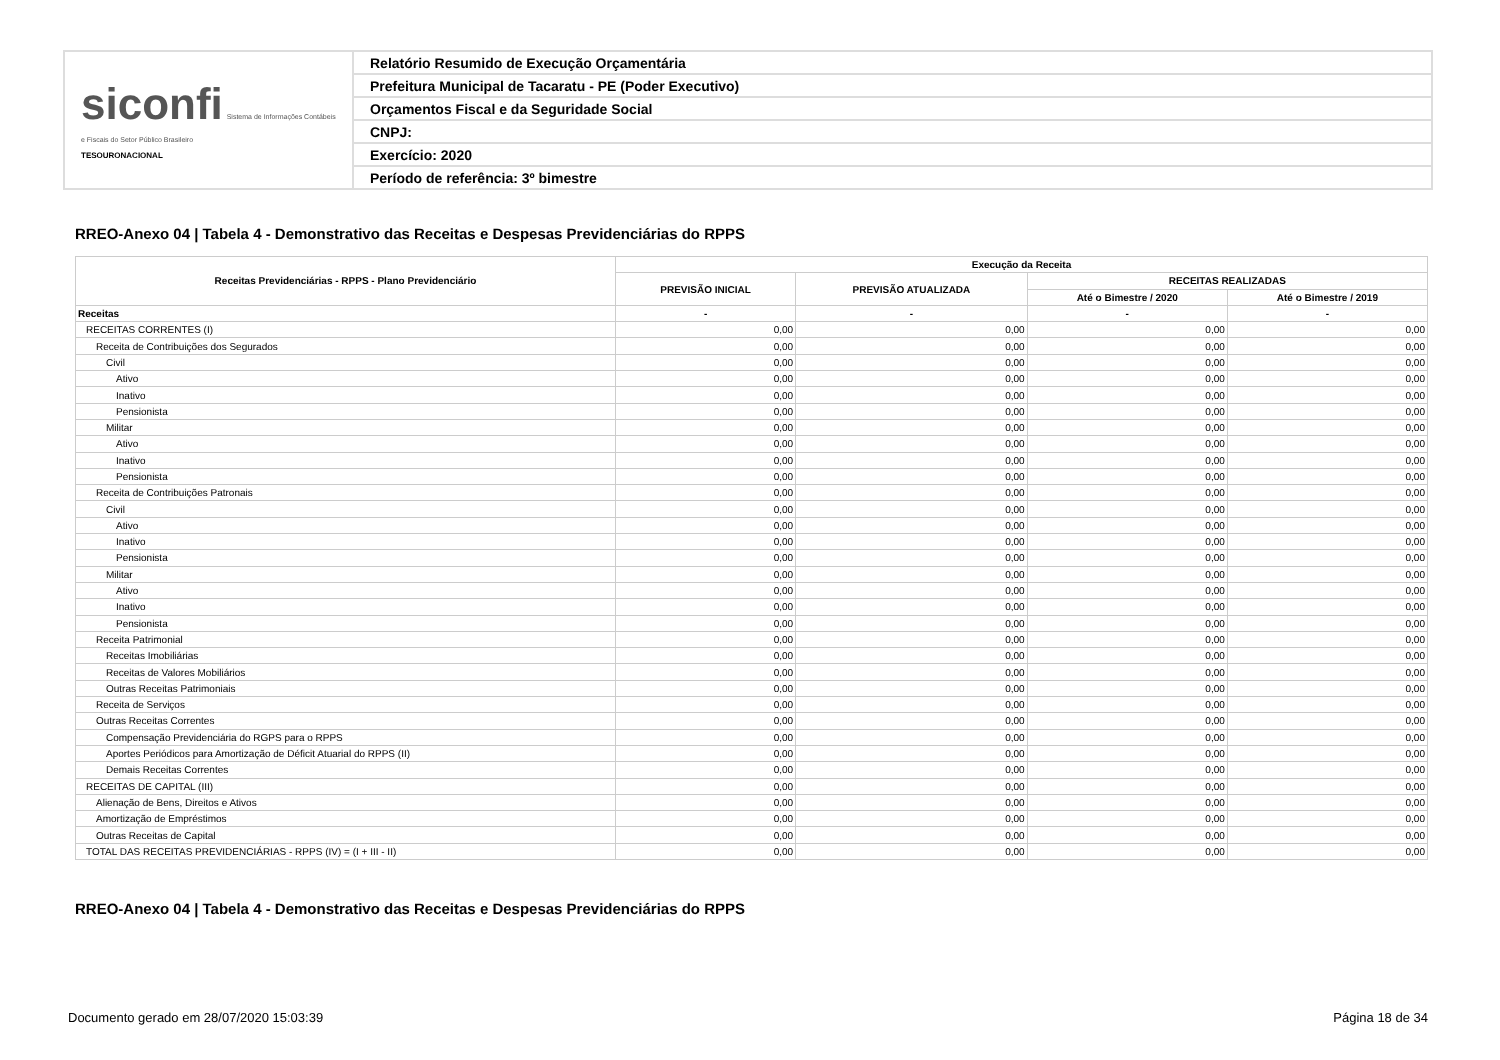| siconfi Sistema de Informações Contábeis e Fiscais do Setor Público Brasileiro TESOURONACIONAL | Relatório Resumido de Execução Orçamentária |
| | Prefeitura Municipal de Tacaratu - PE (Poder Executivo) |
| | Orçamentos Fiscal e da Seguridade Social |
| | CNPJ: |
| | Exercício: 2020 |
| | Período de referência: 3º bimestre |
RREO-Anexo 04 | Tabela 4 - Demonstrativo das Receitas e Despesas Previdenciárias do RPPS
| Receitas Previdenciárias - RPPS - Plano Previdenciário | Execução da Receita | | | |
| --- | --- | --- | --- | --- |
| | PREVISÃO INICIAL | PREVISÃO ATUALIZADA | RECEITAS REALIZADAS | |
| | | | Até o Bimestre / 2020 | Até o Bimestre / 2019 |
| Receitas | - | - | - | - |
| RECEITAS CORRENTES (I) | 0,00 | 0,00 | 0,00 | 0,00 |
| Receita de Contribuições dos Segurados | 0,00 | 0,00 | 0,00 | 0,00 |
| Civil | 0,00 | 0,00 | 0,00 | 0,00 |
| Ativo | 0,00 | 0,00 | 0,00 | 0,00 |
| Inativo | 0,00 | 0,00 | 0,00 | 0,00 |
| Pensionista | 0,00 | 0,00 | 0,00 | 0,00 |
| Militar | 0,00 | 0,00 | 0,00 | 0,00 |
| Ativo | 0,00 | 0,00 | 0,00 | 0,00 |
| Inativo | 0,00 | 0,00 | 0,00 | 0,00 |
| Pensionista | 0,00 | 0,00 | 0,00 | 0,00 |
| Receita de Contribuições Patronais | 0,00 | 0,00 | 0,00 | 0,00 |
| Civil | 0,00 | 0,00 | 0,00 | 0,00 |
| Ativo | 0,00 | 0,00 | 0,00 | 0,00 |
| Inativo | 0,00 | 0,00 | 0,00 | 0,00 |
| Pensionista | 0,00 | 0,00 | 0,00 | 0,00 |
| Militar | 0,00 | 0,00 | 0,00 | 0,00 |
| Ativo | 0,00 | 0,00 | 0,00 | 0,00 |
| Inativo | 0,00 | 0,00 | 0,00 | 0,00 |
| Pensionista | 0,00 | 0,00 | 0,00 | 0,00 |
| Receita Patrimonial | 0,00 | 0,00 | 0,00 | 0,00 |
| Receitas Imobiliárias | 0,00 | 0,00 | 0,00 | 0,00 |
| Receitas de Valores Mobiliários | 0,00 | 0,00 | 0,00 | 0,00 |
| Outras Receitas Patrimoniais | 0,00 | 0,00 | 0,00 | 0,00 |
| Receita de Serviços | 0,00 | 0,00 | 0,00 | 0,00 |
| Outras Receitas Correntes | 0,00 | 0,00 | 0,00 | 0,00 |
| Compensação Previdenciária do RGPS para o RPPS | 0,00 | 0,00 | 0,00 | 0,00 |
| Aportes Periódicos para Amortização de Déficit Atuarial do RPPS (II) | 0,00 | 0,00 | 0,00 | 0,00 |
| Demais Receitas Correntes | 0,00 | 0,00 | 0,00 | 0,00 |
| RECEITAS DE CAPITAL (III) | 0,00 | 0,00 | 0,00 | 0,00 |
| Alienação de Bens, Direitos e Ativos | 0,00 | 0,00 | 0,00 | 0,00 |
| Amortização de Empréstimos | 0,00 | 0,00 | 0,00 | 0,00 |
| Outras Receitas de Capital | 0,00 | 0,00 | 0,00 | 0,00 |
| TOTAL DAS RECEITAS PREVIDENCIÁRIAS - RPPS (IV) = (I + III - II) | 0,00 | 0,00 | 0,00 | 0,00 |
RREO-Anexo 04 | Tabela 4 - Demonstrativo das Receitas e Despesas Previdenciárias do RPPS
Documento gerado em 28/07/2020 15:03:39
Página 18 de 34